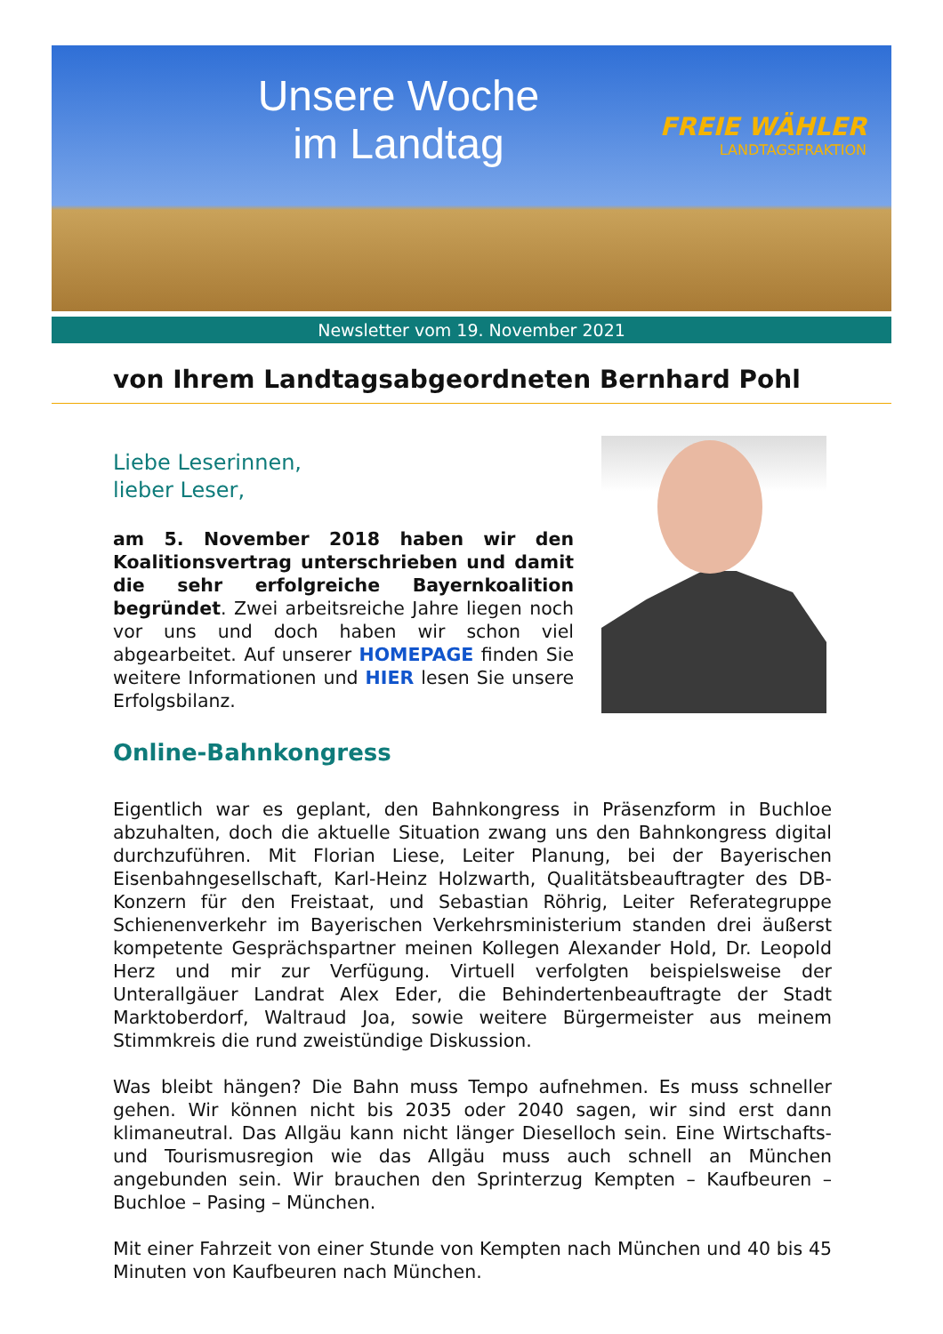Unsere Woche im Landtag
FREIE WÄHLER
LANDTAGSFRAKTION
Newsletter vom 19. November 2021
von Ihrem Landtagsabgeordneten Bernhard Pohl
Liebe Leserinnen,
lieber Leser,
am 5. November 2018 haben wir den Koalitionsvertrag unterschrieben und damit die sehr erfolgreiche Bayernkoalition begründet. Zwei arbeitsreiche Jahre liegen noch vor uns und doch haben wir schon viel abgearbeitet. Auf unserer HOMEPAGE finden Sie weitere Informationen und HIER lesen Sie unsere Erfolgsbilanz.
Online-Bahnkongress
Eigentlich war es geplant, den Bahnkongress in Präsenzform in Buchloe abzuhalten, doch die aktuelle Situation zwang uns den Bahnkongress digital durchzuführen. Mit Florian Liese, Leiter Planung, bei der Bayerischen Eisenbahngesellschaft, Karl-Heinz Holzwarth, Qualitätsbeauftragter des DB-Konzern für den Freistaat, und Sebastian Röhrig, Leiter Referategruppe Schienenverkehr im Bayerischen Verkehrsministerium standen drei äußerst kompetente Gesprächspartner meinen Kollegen Alexander Hold, Dr. Leopold Herz und mir zur Verfügung. Virtuell verfolgten beispielsweise der Unterallgäuer Landrat Alex Eder, die Behindertenbeauftragte der Stadt Marktoberdorf, Waltraud Joa, sowie weitere Bürgermeister aus meinem Stimmkreis die rund zweistündige Diskussion.
Was bleibt hängen? Die Bahn muss Tempo aufnehmen. Es muss schneller gehen. Wir können nicht bis 2035 oder 2040 sagen, wir sind erst dann klimaneutral. Das Allgäu kann nicht länger Dieselloch sein. Eine Wirtschafts- und Tourismusregion wie das Allgäu muss auch schnell an München angebunden sein. Wir brauchen den Sprinterzug Kempten – Kaufbeuren – Buchloe – Pasing – München.
Mit einer Fahrzeit von einer Stunde von Kempten nach München und 40 bis 45 Minuten von Kaufbeuren nach München.